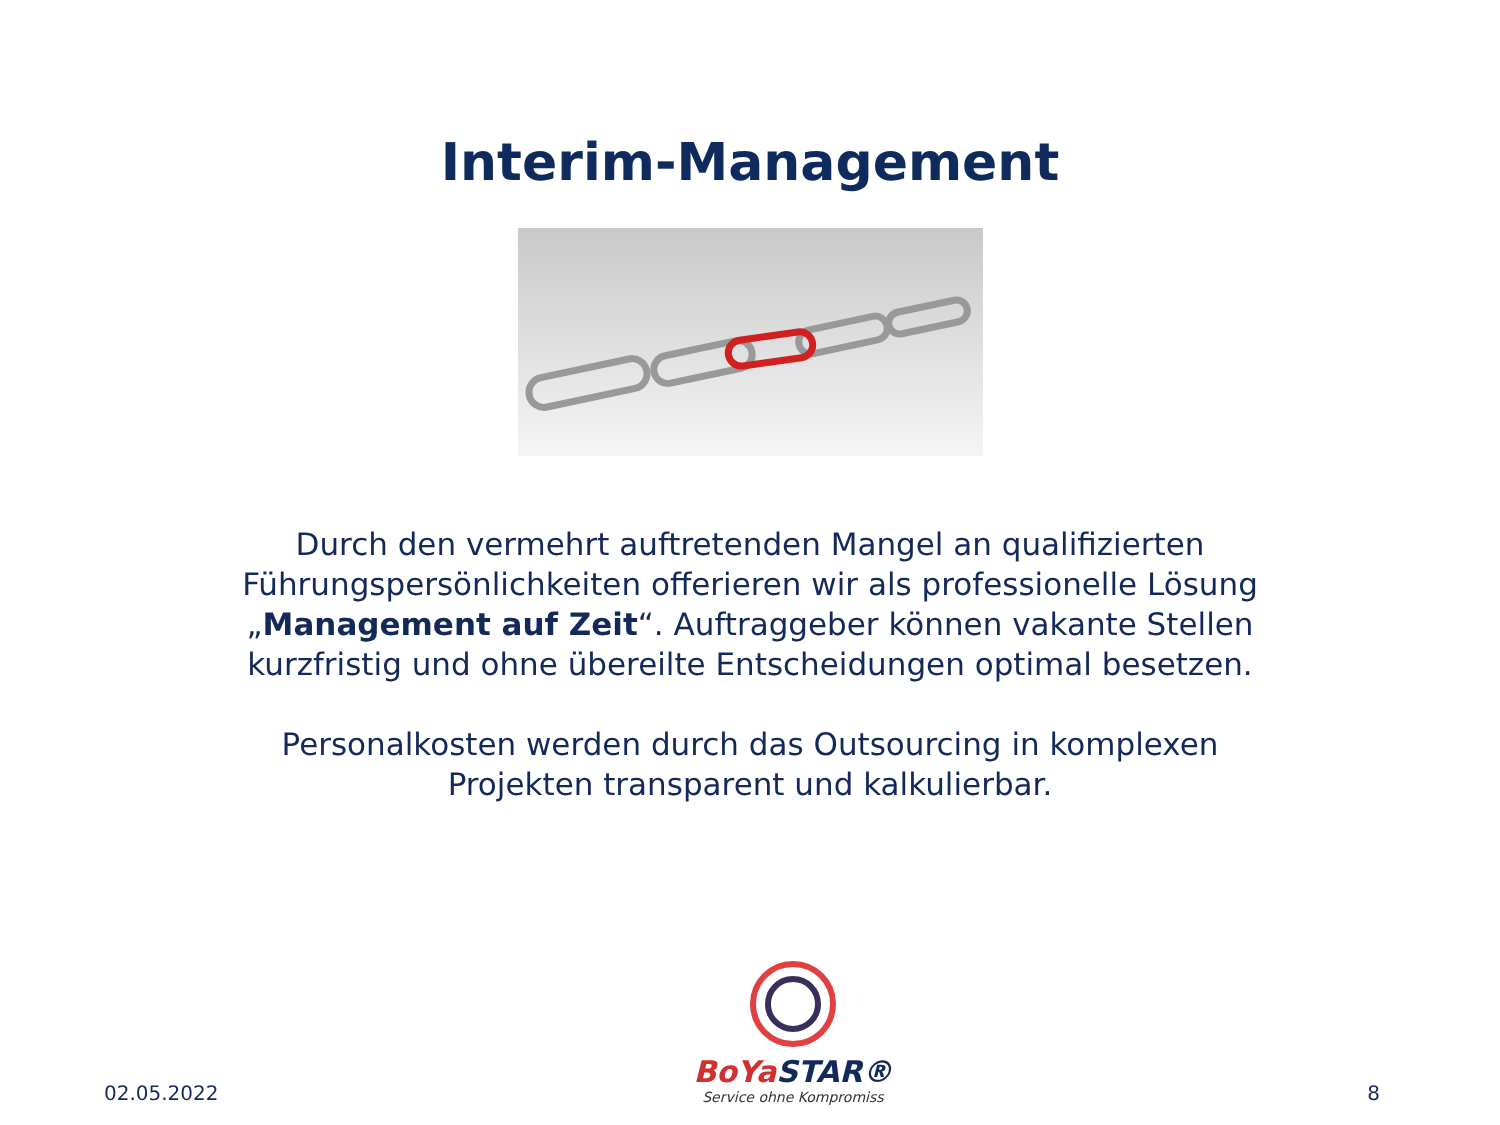Interim-Management
Durch den vermehrt auftretenden Mangel an qualifizierten
Führungspersönlichkeiten offerieren wir als professionelle Lösung
„Management auf Zeit“. Auftraggeber können vakante Stellen
kurzfristig und ohne übereilte Entscheidungen optimal besetzen.
Personalkosten werden durch das Outsourcing in komplexen
Projekten transparent und kalkulierbar.
02.05.2022
BoYa STAR®
Service ohne Kompromiss
8